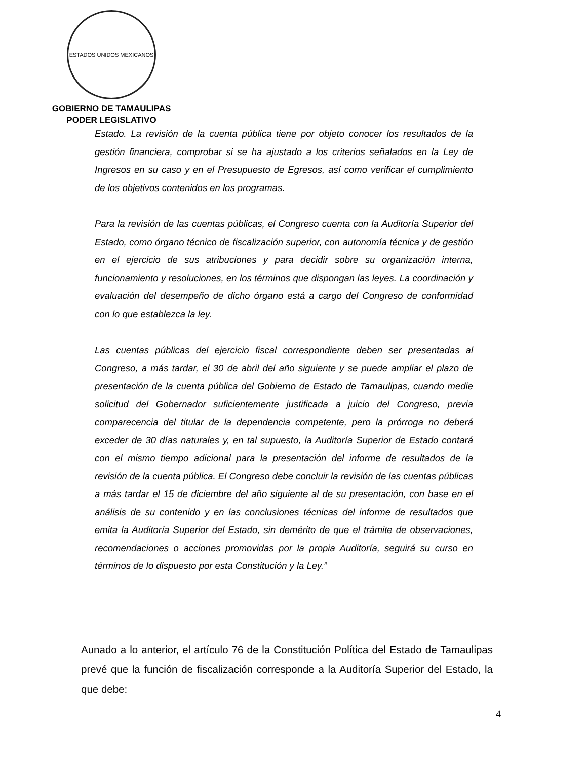ESTADOS UNIDOS MEXICANOS
GOBIERNO DE TAMAULIPAS
PODER LEGISLATIVO
Estado. La revisión de la cuenta pública tiene por objeto conocer los resultados de la gestión financiera, comprobar si se ha ajustado a los criterios señalados en la Ley de Ingresos en su caso y en el Presupuesto de Egresos, así como verificar el cumplimiento de los objetivos contenidos en los programas.
Para la revisión de las cuentas públicas, el Congreso cuenta con la Auditoría Superior del Estado, como órgano técnico de fiscalización superior, con autonomía técnica y de gestión en el ejercicio de sus atribuciones y para decidir sobre su organización interna, funcionamiento y resoluciones, en los términos que dispongan las leyes. La coordinación y evaluación del desempeño de dicho órgano está a cargo del Congreso de conformidad con lo que establezca la ley.
Las cuentas públicas del ejercicio fiscal correspondiente deben ser presentadas al Congreso, a más tardar, el 30 de abril del año siguiente y se puede ampliar el plazo de presentación de la cuenta pública del Gobierno de Estado de Tamaulipas, cuando medie solicitud del Gobernador suficientemente justificada a juicio del Congreso, previa comparecencia del titular de la dependencia competente, pero la prórroga no deberá exceder de 30 días naturales y, en tal supuesto, la Auditoría Superior de Estado contará con el mismo tiempo adicional para la presentación del informe de resultados de la revisión de la cuenta pública. El Congreso debe concluir la revisión de las cuentas públicas a más tardar el 15 de diciembre del año siguiente al de su presentación, con base en el análisis de su contenido y en las conclusiones técnicas del informe de resultados que emita la Auditoría Superior del Estado, sin demérito de que el trámite de observaciones, recomendaciones o acciones promovidas por la propia Auditoría, seguirá su curso en términos de lo dispuesto por esta Constitución y la Ley.”
Aunado a lo anterior, el artículo 76 de la Constitución Política del Estado de Tamaulipas prevé que la función de fiscalización corresponde a la Auditoría Superior del Estado, la que debe:
4